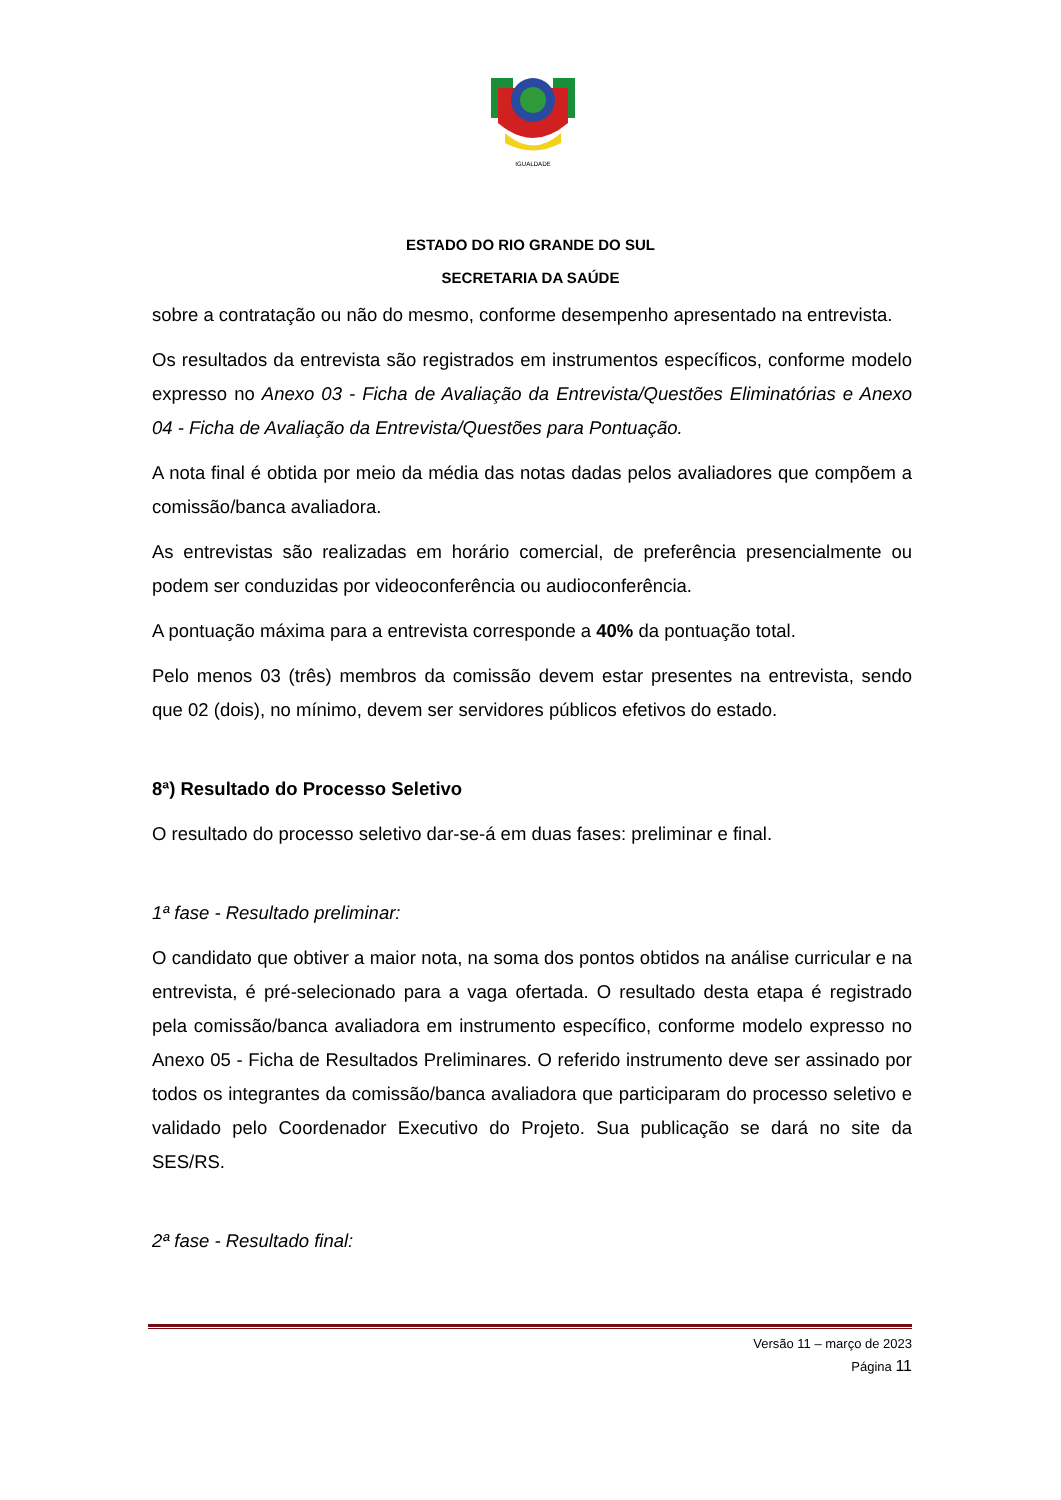IGUALDADE
ESTADO DO RIO GRANDE DO SUL
SECRETARIA DA SAÚDE
sobre a contratação ou não do mesmo, conforme desempenho apresentado na entrevista.
Os resultados da entrevista são registrados em instrumentos específicos, conforme modelo expresso no Anexo 03 - Ficha de Avaliação da Entrevista/Questões Eliminatórias e Anexo 04 - Ficha de Avaliação da Entrevista/Questões para Pontuação.
A nota final é obtida por meio da média das notas dadas pelos avaliadores que compõem a comissão/banca avaliadora.
As entrevistas são realizadas em horário comercial, de preferência presencialmente ou podem ser conduzidas por videoconferência ou audioconferência.
A pontuação máxima para a entrevista corresponde a 40% da pontuação total.
Pelo menos 03 (três) membros da comissão devem estar presentes na entrevista, sendo que 02 (dois), no mínimo, devem ser servidores públicos efetivos do estado.
8ª) Resultado do Processo Seletivo
O resultado do processo seletivo dar-se-á em duas fases: preliminar e final.
1ª fase - Resultado preliminar:
O candidato que obtiver a maior nota, na soma dos pontos obtidos na análise curricular e na entrevista, é pré-selecionado para a vaga ofertada. O resultado desta etapa é registrado pela comissão/banca avaliadora em instrumento específico, conforme modelo expresso no Anexo 05 - Ficha de Resultados Preliminares. O referido instrumento deve ser assinado por todos os integrantes da comissão/banca avaliadora que participaram do processo seletivo e validado pelo Coordenador Executivo do Projeto. Sua publicação se dará no site da SES/RS.
2ª fase - Resultado final:
Versão 11 – março de 2023
Página 11